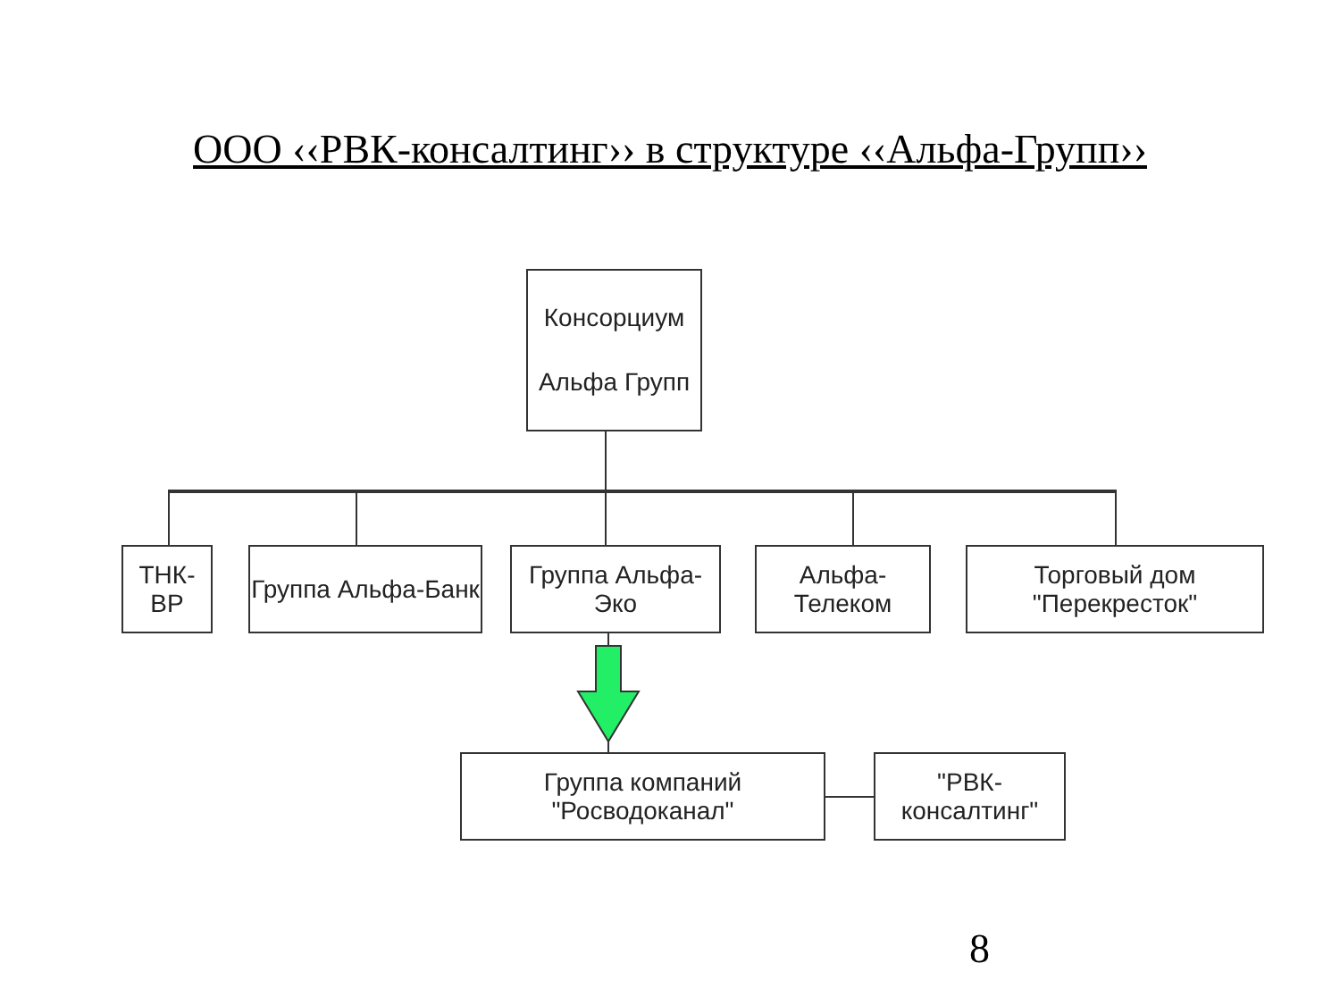ООО ‹‹РВК-консалтинг›› в структуре ‹‹Альфа-Групп››
Консорциум
Альфа Групп
ТНК-BP
Группа Альфа-Банк
Группа Альфа-Эко
Альфа-Телеком
Торговый дом "Перекресток"
Группа компаний "Росводоканал"
"РВК-консалтинг"
8